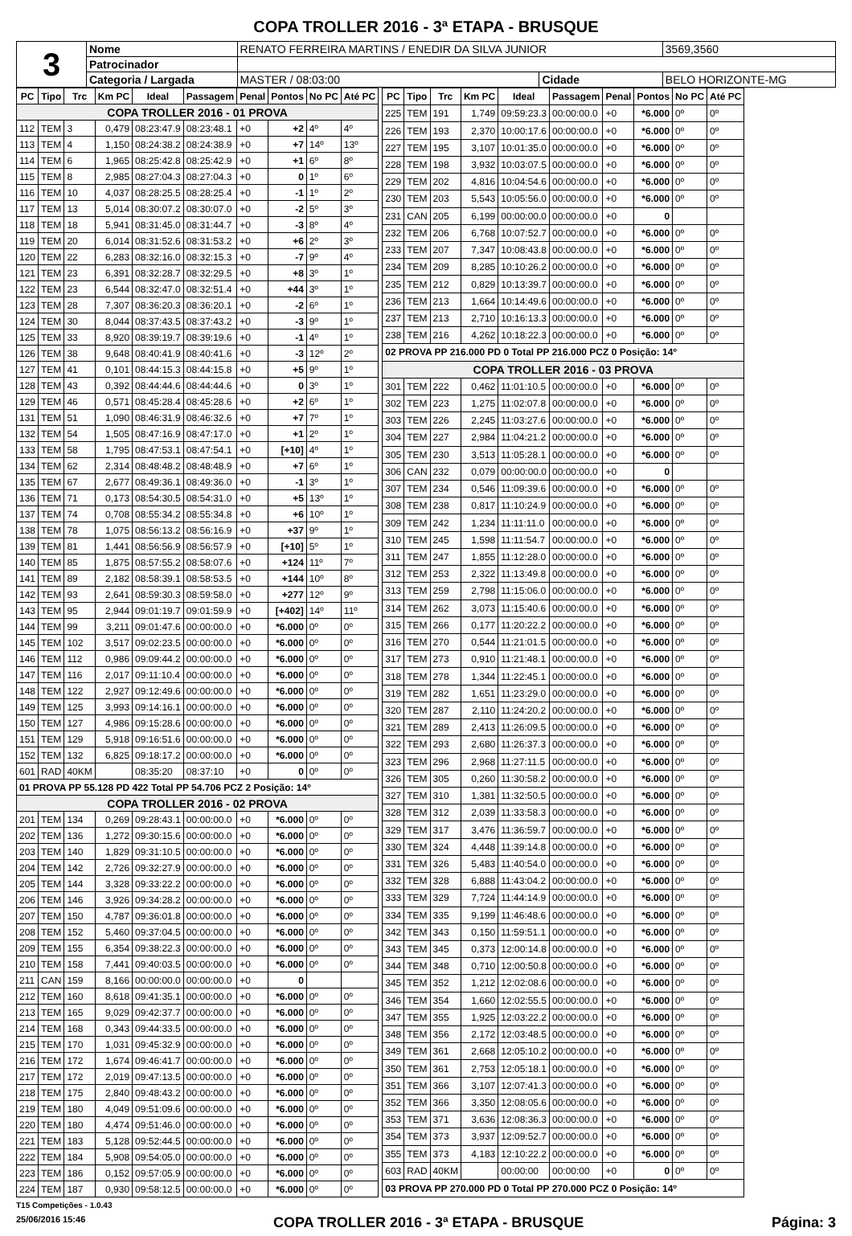COPA TROLLER 2016 - 3ª ETAPA - BRUSQUE
| 3 | Nome | RENATO FERREIRA MARTINS / ENEDIR DA SILVA JUNIOR | | | 3569,3560 |
| | Patrocinador | | | | |
| | Categoria / Largada | MASTER / 08:03:00 | Cidade | BELO HORIZONTE-MG | |
| PC | Tipo | Trc | Km PC | Ideal | Passagem | Penal | Pontos | No PC | Até PC |
| --- | --- | --- | --- | --- | --- | --- | --- | --- | --- |
| COPA TROLLER 2016 - 01 PROVA | | | | | | | | | |
| 112 | TEM | 3 | 0,479 | 08:23:47.9 | 08:23:48.1 | +0 | +2 | 4º | 4º |
| 113 | TEM | 4 | 1,150 | 08:24:38.2 | 08:24:38.9 | +0 | +7 | 14º | 13º |
| 114 | TEM | 6 | 1,965 | 08:25:42.8 | 08:25:42.9 | +0 | +1 | 6º | 8º |
| 115 | TEM | 8 | 2,985 | 08:27:04.3 | 08:27:04.3 | +0 | 0 | 1º | 6º |
| 116 | TEM | 10 | 4,037 | 08:28:25.5 | 08:28:25.4 | +0 | -1 | 1º | 2º |
| 117 | TEM | 13 | 5,014 | 08:30:07.2 | 08:30:07.0 | +0 | -2 | 5º | 3º |
| 118 | TEM | 18 | 5,941 | 08:31:45.0 | 08:31:44.7 | +0 | -3 | 8º | 4º |
| 119 | TEM | 20 | 6,014 | 08:31:52.6 | 08:31:53.2 | +0 | +6 | 2º | 3º |
| 120 | TEM | 22 | 6,283 | 08:32:16.0 | 08:32:15.3 | +0 | -7 | 9º | 4º |
| 121 | TEM | 23 | 6,391 | 08:32:28.7 | 08:32:29.5 | +0 | +8 | 3º | 1º |
| 122 | TEM | 23 | 6,544 | 08:32:47.0 | 08:32:51.4 | +0 | +44 | 3º | 1º |
| 123 | TEM | 28 | 7,307 | 08:36:20.3 | 08:36:20.1 | +0 | -2 | 6º | 1º |
| 124 | TEM | 30 | 8,044 | 08:37:43.5 | 08:37:43.2 | +0 | -3 | 9º | 1º |
| 125 | TEM | 33 | 8,920 | 08:39:19.7 | 08:39:19.6 | +0 | -1 | 4º | 1º |
| 126 | TEM | 38 | 9,648 | 08:40:41.9 | 08:40:41.6 | +0 | -3 | 12º | 2º |
| 127 | TEM | 41 | 0,101 | 08:44:15.3 | 08:44:15.8 | +0 | +5 | 9º | 1º |
| 128 | TEM | 43 | 0,392 | 08:44:44.6 | 08:44:44.6 | +0 | 0 | 3º | 1º |
| 129 | TEM | 46 | 0,571 | 08:45:28.4 | 08:45:28.6 | +0 | +2 | 6º | 1º |
| 131 | TEM | 51 | 1,090 | 08:46:31.9 | 08:46:32.6 | +0 | +7 | 7º | 1º |
| 132 | TEM | 54 | 1,505 | 08:47:16.9 | 08:47:17.0 | +0 | +1 | 2º | 1º |
| 133 | TEM | 58 | 1,795 | 08:47:53.1 | 08:47:54.1 | +0 | [+10] | 4º | 1º |
| 134 | TEM | 62 | 2,314 | 08:48:48.2 | 08:48:48.9 | +0 | +7 | 6º | 1º |
| 135 | TEM | 67 | 2,677 | 08:49:36.1 | 08:49:36.0 | +0 | -1 | 3º | 1º |
| 136 | TEM | 71 | 0,173 | 08:54:30.5 | 08:54:31.0 | +0 | +5 | 13º | 1º |
| 137 | TEM | 74 | 0,708 | 08:55:34.2 | 08:55:34.8 | +0 | +6 | 10º | 1º |
| 138 | TEM | 78 | 1,075 | 08:56:13.2 | 08:56:16.9 | +0 | +37 | 9º | 1º |
| 139 | TEM | 81 | 1,441 | 08:56:56.9 | 08:56:57.9 | +0 | [+10] | 5º | 1º |
| 140 | TEM | 85 | 1,875 | 08:57:55.2 | 08:58:07.6 | +0 | +124 | 11º | 7º |
| 141 | TEM | 89 | 2,182 | 08:58:39.1 | 08:58:53.5 | +0 | +144 | 10º | 8º |
| 142 | TEM | 93 | 2,641 | 08:59:30.3 | 08:59:58.0 | +0 | +277 | 12º | 9º |
| 143 | TEM | 95 | 2,944 | 09:01:19.7 | 09:01:59.9 | +0 | [+402] | 14º | 11º |
| 144 | TEM | 99 | 3,211 | 09:01:47.6 | 00:00:00.0 | +0 | *6.000 | 0º | 0º |
| 145 | TEM | 102 | 3,517 | 09:02:23.5 | 00:00:00.0 | +0 | *6.000 | 0º | 0º |
| 146 | TEM | 112 | 0,986 | 09:09:44.2 | 00:00:00.0 | +0 | *6.000 | 0º | 0º |
| 147 | TEM | 116 | 2,017 | 09:11:10.4 | 00:00:00.0 | +0 | *6.000 | 0º | 0º |
| 148 | TEM | 122 | 2,927 | 09:12:49.6 | 00:00:00.0 | +0 | *6.000 | 0º | 0º |
| 149 | TEM | 125 | 3,993 | 09:14:16.1 | 00:00:00.0 | +0 | *6.000 | 0º | 0º |
| 150 | TEM | 127 | 4,986 | 09:15:28.6 | 00:00:00.0 | +0 | *6.000 | 0º | 0º |
| 151 | TEM | 129 | 5,918 | 09:16:51.6 | 00:00:00.0 | +0 | *6.000 | 0º | 0º |
| 152 | TEM | 132 | 6,825 | 09:18:17.2 | 00:00:00.0 | +0 | *6.000 | 0º | 0º |
| 601 | RAD | 40KM | | 08:35:20 | 08:37:10 | +0 | 0 | 0º | 0º |
| 01 PROVA PP 55.128 PD 422 Total PP 54.706 PCZ 2 Posição: 14º | | | | | | | | | |
| COPA TROLLER 2016 - 02 PROVA | | | | | | | | | |
| 201 | TEM | 134 | 0,269 | 09:28:43.1 | 00:00:00.0 | +0 | *6.000 | 0º | 0º |
| 202 | TEM | 136 | 1,272 | 09:30:15.6 | 00:00:00.0 | +0 | *6.000 | 0º | 0º |
| 203 | TEM | 140 | 1,829 | 09:31:10.5 | 00:00:00.0 | +0 | *6.000 | 0º | 0º |
| 204 | TEM | 142 | 2,726 | 09:32:27.9 | 00:00:00.0 | +0 | *6.000 | 0º | 0º |
| 205 | TEM | 144 | 3,328 | 09:33:22.2 | 00:00:00.0 | +0 | *6.000 | 0º | 0º |
| 206 | TEM | 146 | 3,926 | 09:34:28.2 | 00:00:00.0 | +0 | *6.000 | 0º | 0º |
| 207 | TEM | 150 | 4,787 | 09:36:01.8 | 00:00:00.0 | +0 | *6.000 | 0º | 0º |
| 208 | TEM | 152 | 5,460 | 09:37:04.5 | 00:00:00.0 | +0 | *6.000 | 0º | 0º |
| 209 | TEM | 155 | 6,354 | 09:38:22.3 | 00:00:00.0 | +0 | *6.000 | 0º | 0º |
| 210 | TEM | 158 | 7,441 | 09:40:03.5 | 00:00:00.0 | +0 | *6.000 | 0º | 0º |
| 211 | CAN | 159 | 8,166 | 00:00:00.0 | 00:00:00.0 | +0 | 0 | | |
| 212 | TEM | 160 | 8,618 | 09:41:35.1 | 00:00:00.0 | +0 | *6.000 | 0º | 0º |
| 213 | TEM | 165 | 9,029 | 09:42:37.7 | 00:00:00.0 | +0 | *6.000 | 0º | 0º |
| 214 | TEM | 168 | 0,343 | 09:44:33.5 | 00:00:00.0 | +0 | *6.000 | 0º | 0º |
| 215 | TEM | 170 | 1,031 | 09:45:32.9 | 00:00:00.0 | +0 | *6.000 | 0º | 0º |
| 216 | TEM | 172 | 1,674 | 09:46:41.7 | 00:00:00.0 | +0 | *6.000 | 0º | 0º |
| 217 | TEM | 172 | 2,019 | 09:47:13.5 | 00:00:00.0 | +0 | *6.000 | 0º | 0º |
| 218 | TEM | 175 | 2,840 | 09:48:43.2 | 00:00:00.0 | +0 | *6.000 | 0º | 0º |
| 219 | TEM | 180 | 4,049 | 09:51:09.6 | 00:00:00.0 | +0 | *6.000 | 0º | 0º |
| 220 | TEM | 180 | 4,474 | 09:51:46.0 | 00:00:00.0 | +0 | *6.000 | 0º | 0º |
| 221 | TEM | 183 | 5,128 | 09:52:44.5 | 00:00:00.0 | +0 | *6.000 | 0º | 0º |
| 222 | TEM | 184 | 5,908 | 09:54:05.0 | 00:00:00.0 | +0 | *6.000 | 0º | 0º |
| 223 | TEM | 186 | 0,152 | 09:57:05.9 | 00:00:00.0 | +0 | *6.000 | 0º | 0º |
| 224 | TEM | 187 | 0,930 | 09:58:12.5 | 00:00:00.0 | +0 | *6.000 | 0º | 0º |
| PC | Tipo | Trc | Km PC | Ideal | Passagem | Penal | Pontos | No PC | Até PC |
| --- | --- | --- | --- | --- | --- | --- | --- | --- | --- |
| 225 | TEM | 191 | 1,749 | 09:59:23.3 | 00:00:00.0 | +0 | *6.000 | 0º | 0º |
| 226 | TEM | 193 | 2,370 | 10:00:17.6 | 00:00:00.0 | +0 | *6.000 | 0º | 0º |
| 227 | TEM | 195 | 3,107 | 10:01:35.0 | 00:00:00.0 | +0 | *6.000 | 0º | 0º |
| 228 | TEM | 198 | 3,932 | 10:03:07.5 | 00:00:00.0 | +0 | *6.000 | 0º | 0º |
| 229 | TEM | 202 | 4,816 | 10:04:54.6 | 00:00:00.0 | +0 | *6.000 | 0º | 0º |
| 230 | TEM | 203 | 5,543 | 10:05:56.0 | 00:00:00.0 | +0 | *6.000 | 0º | 0º |
| 231 | CAN | 205 | 6,199 | 00:00:00.0 | 00:00:00.0 | +0 | 0 | | |
| 232 | TEM | 206 | 6,768 | 10:07:52.7 | 00:00:00.0 | +0 | *6.000 | 0º | 0º |
| 233 | TEM | 207 | 7,347 | 10:08:43.8 | 00:00:00.0 | +0 | *6.000 | 0º | 0º |
| 234 | TEM | 209 | 8,285 | 10:10:26.2 | 00:00:00.0 | +0 | *6.000 | 0º | 0º |
| 235 | TEM | 212 | 0,829 | 10:13:39.7 | 00:00:00.0 | +0 | *6.000 | 0º | 0º |
| 236 | TEM | 213 | 1,664 | 10:14:49.6 | 00:00:00.0 | +0 | *6.000 | 0º | 0º |
| 237 | TEM | 213 | 2,710 | 10:16:13.3 | 00:00:00.0 | +0 | *6.000 | 0º | 0º |
| 238 | TEM | 216 | 4,262 | 10:18:22.3 | 00:00:00.0 | +0 | *6.000 | 0º | 0º |
| 02 PROVA PP 216.000 PD 0 Total PP 216.000 PCZ 0 Posição: 14º | | | | | | | | | |
| COPA TROLLER 2016 - 03 PROVA | | | | | | | | | |
| 301 | TEM | 222 | 0,462 | 11:01:10.5 | 00:00:00.0 | +0 | *6.000 | 0º | 0º |
| 302 | TEM | 223 | 1,275 | 11:02:07.8 | 00:00:00.0 | +0 | *6.000 | 0º | 0º |
| 303 | TEM | 226 | 2,245 | 11:03:27.6 | 00:00:00.0 | +0 | *6.000 | 0º | 0º |
| 304 | TEM | 227 | 2,984 | 11:04:21.2 | 00:00:00.0 | +0 | *6.000 | 0º | 0º |
| 305 | TEM | 230 | 3,513 | 11:05:28.1 | 00:00:00.0 | +0 | *6.000 | 0º | 0º |
| 306 | CAN | 232 | 0,079 | 00:00:00.0 | 00:00:00.0 | +0 | 0 | | |
| 307 | TEM | 234 | 0,546 | 11:09:39.6 | 00:00:00.0 | +0 | *6.000 | 0º | 0º |
| 308 | TEM | 238 | 0,817 | 11:10:24.9 | 00:00:00.0 | +0 | *6.000 | 0º | 0º |
| 309 | TEM | 242 | 1,234 | 11:11:11.0 | 00:00:00.0 | +0 | *6.000 | 0º | 0º |
| 310 | TEM | 245 | 1,598 | 11:11:54.7 | 00:00:00.0 | +0 | *6.000 | 0º | 0º |
| 311 | TEM | 247 | 1,855 | 11:12:28.0 | 00:00:00.0 | +0 | *6.000 | 0º | 0º |
| 312 | TEM | 253 | 2,322 | 11:13:49.8 | 00:00:00.0 | +0 | *6.000 | 0º | 0º |
| 313 | TEM | 259 | 2,798 | 11:15:06.0 | 00:00:00.0 | +0 | *6.000 | 0º | 0º |
| 314 | TEM | 262 | 3,073 | 11:15:40.6 | 00:00:00.0 | +0 | *6.000 | 0º | 0º |
| 315 | TEM | 266 | 0,177 | 11:20:22.2 | 00:00:00.0 | +0 | *6.000 | 0º | 0º |
| 316 | TEM | 270 | 0,544 | 11:21:01.5 | 00:00:00.0 | +0 | *6.000 | 0º | 0º |
| 317 | TEM | 273 | 0,910 | 11:21:48.1 | 00:00:00.0 | +0 | *6.000 | 0º | 0º |
| 318 | TEM | 278 | 1,344 | 11:22:45.1 | 00:00:00.0 | +0 | *6.000 | 0º | 0º |
| 319 | TEM | 282 | 1,651 | 11:23:29.0 | 00:00:00.0 | +0 | *6.000 | 0º | 0º |
| 320 | TEM | 287 | 2,110 | 11:24:20.2 | 00:00:00.0 | +0 | *6.000 | 0º | 0º |
| 321 | TEM | 289 | 2,413 | 11:26:09.5 | 00:00:00.0 | +0 | *6.000 | 0º | 0º |
| 322 | TEM | 293 | 2,680 | 11:26:37.3 | 00:00:00.0 | +0 | *6.000 | 0º | 0º |
| 323 | TEM | 296 | 2,968 | 11:27:11.5 | 00:00:00.0 | +0 | *6.000 | 0º | 0º |
| 326 | TEM | 305 | 0,260 | 11:30:58.2 | 00:00:00.0 | +0 | *6.000 | 0º | 0º |
| 327 | TEM | 310 | 1,381 | 11:32:50.5 | 00:00:00.0 | +0 | *6.000 | 0º | 0º |
| 328 | TEM | 312 | 2,039 | 11:33:58.3 | 00:00:00.0 | +0 | *6.000 | 0º | 0º |
| 329 | TEM | 317 | 3,476 | 11:36:59.7 | 00:00:00.0 | +0 | *6.000 | 0º | 0º |
| 330 | TEM | 324 | 4,448 | 11:39:14.8 | 00:00:00.0 | +0 | *6.000 | 0º | 0º |
| 331 | TEM | 326 | 5,483 | 11:40:54.0 | 00:00:00.0 | +0 | *6.000 | 0º | 0º |
| 332 | TEM | 328 | 6,888 | 11:43:04.2 | 00:00:00.0 | +0 | *6.000 | 0º | 0º |
| 333 | TEM | 329 | 7,724 | 11:44:14.9 | 00:00:00.0 | +0 | *6.000 | 0º | 0º |
| 334 | TEM | 335 | 9,199 | 11:46:48.6 | 00:00:00.0 | +0 | *6.000 | 0º | 0º |
| 342 | TEM | 343 | 0,150 | 11:59:51.1 | 00:00:00.0 | +0 | *6.000 | 0º | 0º |
| 343 | TEM | 345 | 0,373 | 12:00:14.8 | 00:00:00.0 | +0 | *6.000 | 0º | 0º |
| 344 | TEM | 348 | 0,710 | 12:00:50.8 | 00:00:00.0 | +0 | *6.000 | 0º | 0º |
| 345 | TEM | 352 | 1,212 | 12:02:08.6 | 00:00:00.0 | +0 | *6.000 | 0º | 0º |
| 346 | TEM | 354 | 1,660 | 12:02:55.5 | 00:00:00.0 | +0 | *6.000 | 0º | 0º |
| 347 | TEM | 355 | 1,925 | 12:03:22.2 | 00:00:00.0 | +0 | *6.000 | 0º | 0º |
| 348 | TEM | 356 | 2,172 | 12:03:48.5 | 00:00:00.0 | +0 | *6.000 | 0º | 0º |
| 349 | TEM | 361 | 2,668 | 12:05:10.2 | 00:00:00.0 | +0 | *6.000 | 0º | 0º |
| 350 | TEM | 361 | 2,753 | 12:05:18.1 | 00:00:00.0 | +0 | *6.000 | 0º | 0º |
| 351 | TEM | 366 | 3,107 | 12:07:41.3 | 00:00:00.0 | +0 | *6.000 | 0º | 0º |
| 352 | TEM | 366 | 3,350 | 12:08:05.6 | 00:00:00.0 | +0 | *6.000 | 0º | 0º |
| 353 | TEM | 371 | 3,636 | 12:08:36.3 | 00:00:00.0 | +0 | *6.000 | 0º | 0º |
| 354 | TEM | 373 | 3,937 | 12:09:52.7 | 00:00:00.0 | +0 | *6.000 | 0º | 0º |
| 355 | TEM | 373 | 4,183 | 12:10:22.2 | 00:00:00.0 | +0 | *6.000 | 0º | 0º |
| 603 | RAD | 40KM | | 00:00:00 | 00:00:00 | +0 | 0 | 0º | 0º |
| 03 PROVA PP 270.000 PD 0 Total PP 270.000 PCZ 0 Posição: 14º | | | | | | | | | |
T15 Competições - 1.0.43
25/06/2016 15:46 COPA TROLLER 2016 - 3ª ETAPA - BRUSQUE Página: 3